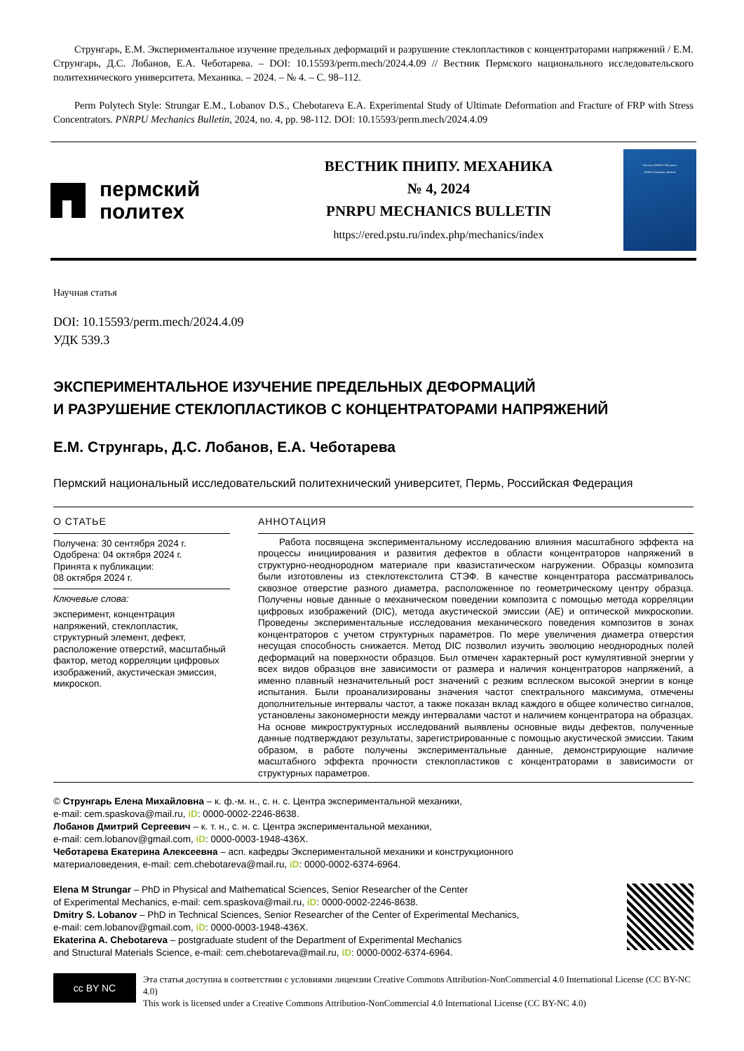Струнгарь, Е.М. Экспериментальное изучение предельных деформаций и разрушение стеклопластиков с концентраторами напряжений / Е.М. Струнгарь, Д.С. Лобанов, Е.А. Чеботарева. – DOI: 10.15593/perm.mech/2024.4.09 // Вестник Пермского национального исследовательского политехнического университета. Механика. – 2024. – № 4. – С. 98–112.
Perm Polytech Style: Strungar E.M., Lobanov D.S., Chebotareva E.A. Experimental Study of Ultimate Deformation and Fracture of FRP with Stress Concentrators. PNRPU Mechanics Bulletin, 2024, no. 4, pp. 98-112. DOI: 10.15593/perm.mech/2024.4.09
пермский
политех
ВЕСТНИК ПНИПУ. МЕХАНИКА
№ 4, 2024
PNRPU MECHANICS BULLETIN
https://ered.pstu.ru/index.php/mechanics/index
Вестник ПНИПУ. Механика
PNRPU Mechanics Bulletin
Научная статья
DOI: 10.15593/perm.mech/2024.4.09
УДК 539.3
ЭКСПЕРИМЕНТАЛЬНОЕ ИЗУЧЕНИЕ ПРЕДЕЛЬНЫХ ДЕФОРМАЦИЙ
И РАЗРУШЕНИЕ СТЕКЛОПЛАСТИКОВ С КОНЦЕНТРАТОРАМИ НАПРЯЖЕНИЙ
Е.М. Струнгарь, Д.С. Лобанов, Е.А. Чеботарева
Пермский национальный исследовательский политехнический университет, Пермь, Российская Федерация
О СТАТЬЕ
Получена: 30 сентября 2024 г.
Одобрена: 04 октября 2024 г.
Принята к публикации:
08 октября 2024 г.
Ключевые слова:
эксперимент, концентрация напряжений, стеклопластик, структурный элемент, дефект, расположение отверстий, масштабный фактор, метод корреляции цифровых изображений, акустическая эмиссия, микроскоп.
АННОТАЦИЯ
Работа посвящена экспериментальному исследованию влияния масштабного эффекта на процессы инициирования и развития дефектов в области концентраторов напряжений в структурно-неоднородном материале при квазистатическом нагружении. Образцы композита были изготовлены из стеклотекстолита СТЭФ. В качестве концентратора рассматривалось сквозное отверстие разного диаметра, расположенное по геометрическому центру образца. Получены новые данные о механическом поведении композита с помощью метода корреляции цифровых изображений (DIC), метода акустической эмиссии (AE) и оптической микроскопии. Проведены экспериментальные исследования механического поведения композитов в зонах концентраторов с учетом структурных параметров. По мере увеличения диаметра отверстия несущая способность снижается. Метод DIC позволил изучить эволюцию неоднородных полей деформаций на поверхности образцов. Был отмечен характерный рост кумулятивной энергии у всех видов образцов вне зависимости от размера и наличия концентраторов напряжений, а именно плавный незначительный рост значений с резким всплеском высокой энергии в конце испытания. Были проанализированы значения частот спектрального максимума, отмечены дополнительные интервалы частот, а также показан вклад каждого в общее количество сигналов, установлены закономерности между интервалами частот и наличием концентратора на образцах. На основе микроструктурных исследований выявлены основные виды дефектов, полученные данные подтверждают результаты, зарегистрированные с помощью акустической эмиссии. Таким образом, в работе получены экспериментальные данные, демонстрирующие наличие масштабного эффекта прочности стеклопластиков с концентраторами в зависимости от структурных параметров.
© Струнгарь Елена Михайловна – к. ф.-м. н., с. н. с. Центра экспериментальной механики,
e-mail: cem.spaskova@mail.ru, iD: 0000-0002-2246-8638.
Лобанов Дмитрий Сергеевич – к. т. н., с. н. с. Центра экспериментальной механики,
e-mail: cem.lobanov@gmail.com, iD: 0000-0003-1948-436X.
Чеботарева Екатерина Алексеевна – асп. кафедры Экспериментальной механики и конструкционного
материаловедения, e-mail: cem.chebotareva@mail.ru, iD: 0000-0002-6374-6964.
Elena M Strungar – PhD in Physical and Mathematical Sciences, Senior Researcher of the Center
of Experimental Mechanics, e-mail: cem.spaskova@mail.ru, iD: 0000-0002-2246-8638.
Dmitry S. Lobanov – PhD in Technical Sciences, Senior Researcher of the Center of Experimental Mechanics,
e-mail: cem.lobanov@gmail.com, iD: 0000-0003-1948-436X.
Ekaterina A. Chebotareva – postgraduate student of the Department of Experimental Mechanics
and Structural Materials Science, e-mail: cem.chebotareva@mail.ru, iD: 0000-0002-6374-6964.
cc BY NC
Эта статья доступна в соответствии с условиями лицензии Creative Commons Attribution-NonCommercial 4.0 International License (CC BY-NC 4.0)
This work is licensed under a Creative Commons Attribution-NonCommercial 4.0 International License (CC BY-NC 4.0)